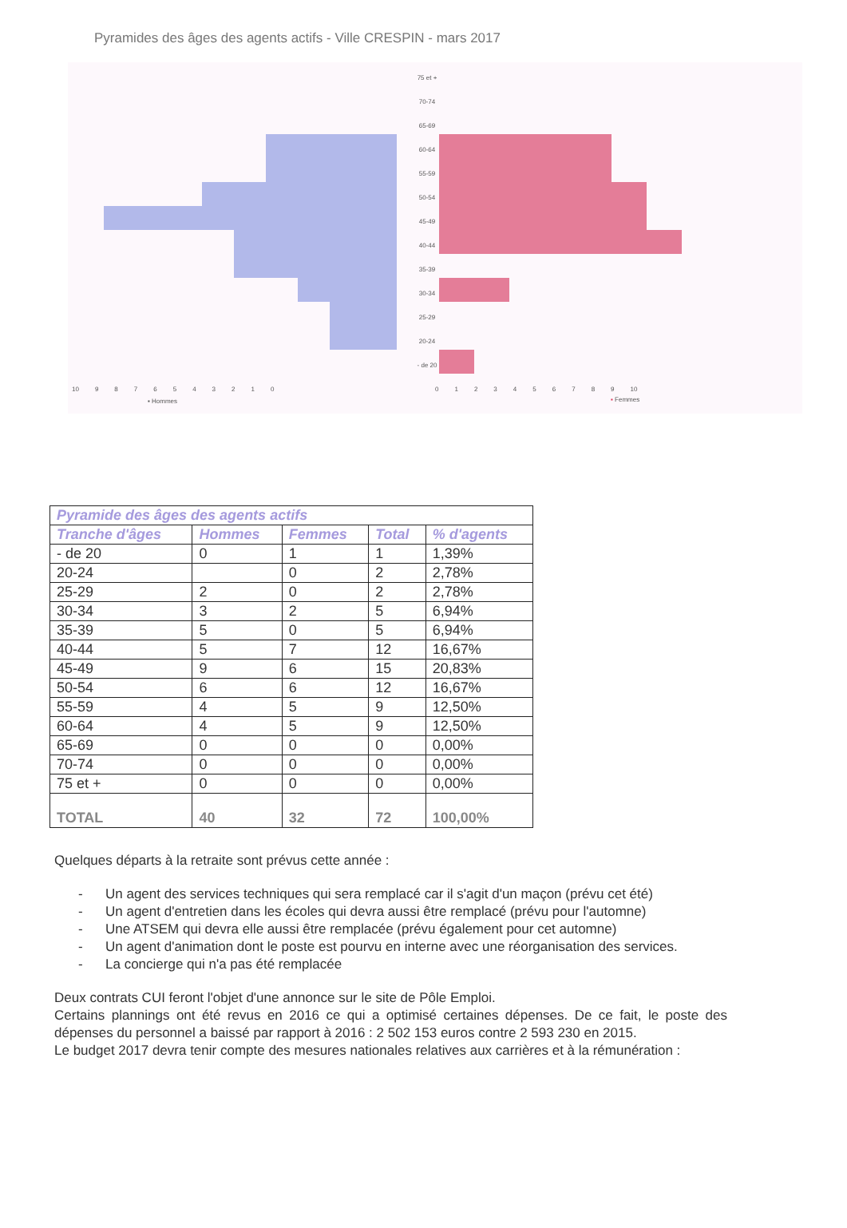Pyramides des âges des agents actifs - Ville CRESPIN - mars 2017
75 et +
70-74
65-69
60-64
55-59
50-54
45-49
40-44
35-39
30-34
25-29
20-24
- de 20
10 9 8 7 6 5 4 3 2 1 0
0 1 2 3 4 5 6 7 8 9 10
▪ Hommes ▪ Femmes
| Pyramide des âges des agents actifs | | | | |
| --- | --- | --- | --- | --- |
| Tranche d'âges | Hommes | Femmes | Total | % d'agents |
| - de 20 | 0 | 1 | 1 | 1,39% |
| 20-24 | | 0 | 2 | 2,78% |
| 25-29 | 2 | 0 | 2 | 2,78% |
| 30-34 | 3 | 2 | 5 | 6,94% |
| 35-39 | 5 | 0 | 5 | 6,94% |
| 40-44 | 5 | 7 | 12 | 16,67% |
| 45-49 | 9 | 6 | 15 | 20,83% |
| 50-54 | 6 | 6 | 12 | 16,67% |
| 55-59 | 4 | 5 | 9 | 12,50% |
| 60-64 | 4 | 5 | 9 | 12,50% |
| 65-69 | 0 | 0 | 0 | 0,00% |
| 70-74 | 0 | 0 | 0 | 0,00% |
| 75 et + | 0 | 0 | 0 | 0,00% |
| TOTAL | 40 | 32 | 72 | 100,00% |
Quelques départs à la retraite sont prévus cette année :
- Un agent des services techniques qui sera remplacé car il s'agit d'un maçon (prévu cet été)
- Un agent d'entretien dans les écoles qui devra aussi être remplacé (prévu pour l'automne)
- Une ATSEM qui devra elle aussi être remplacée (prévu également pour cet automne)
- Un agent d'animation dont le poste est pourvu en interne avec une réorganisation des services.
- La concierge qui n'a pas été remplacée
Deux contrats CUI feront l'objet d'une annonce sur le site de Pôle Emploi.
Certains plannings ont été revus en 2016 ce qui a optimisé certaines dépenses. De ce fait, le poste des dépenses du personnel a baissé par rapport à 2016 : 2 502 153 euros contre 2 593 230 en 2015.
Le budget 2017 devra tenir compte des mesures nationales relatives aux carrières et à la rémunération :